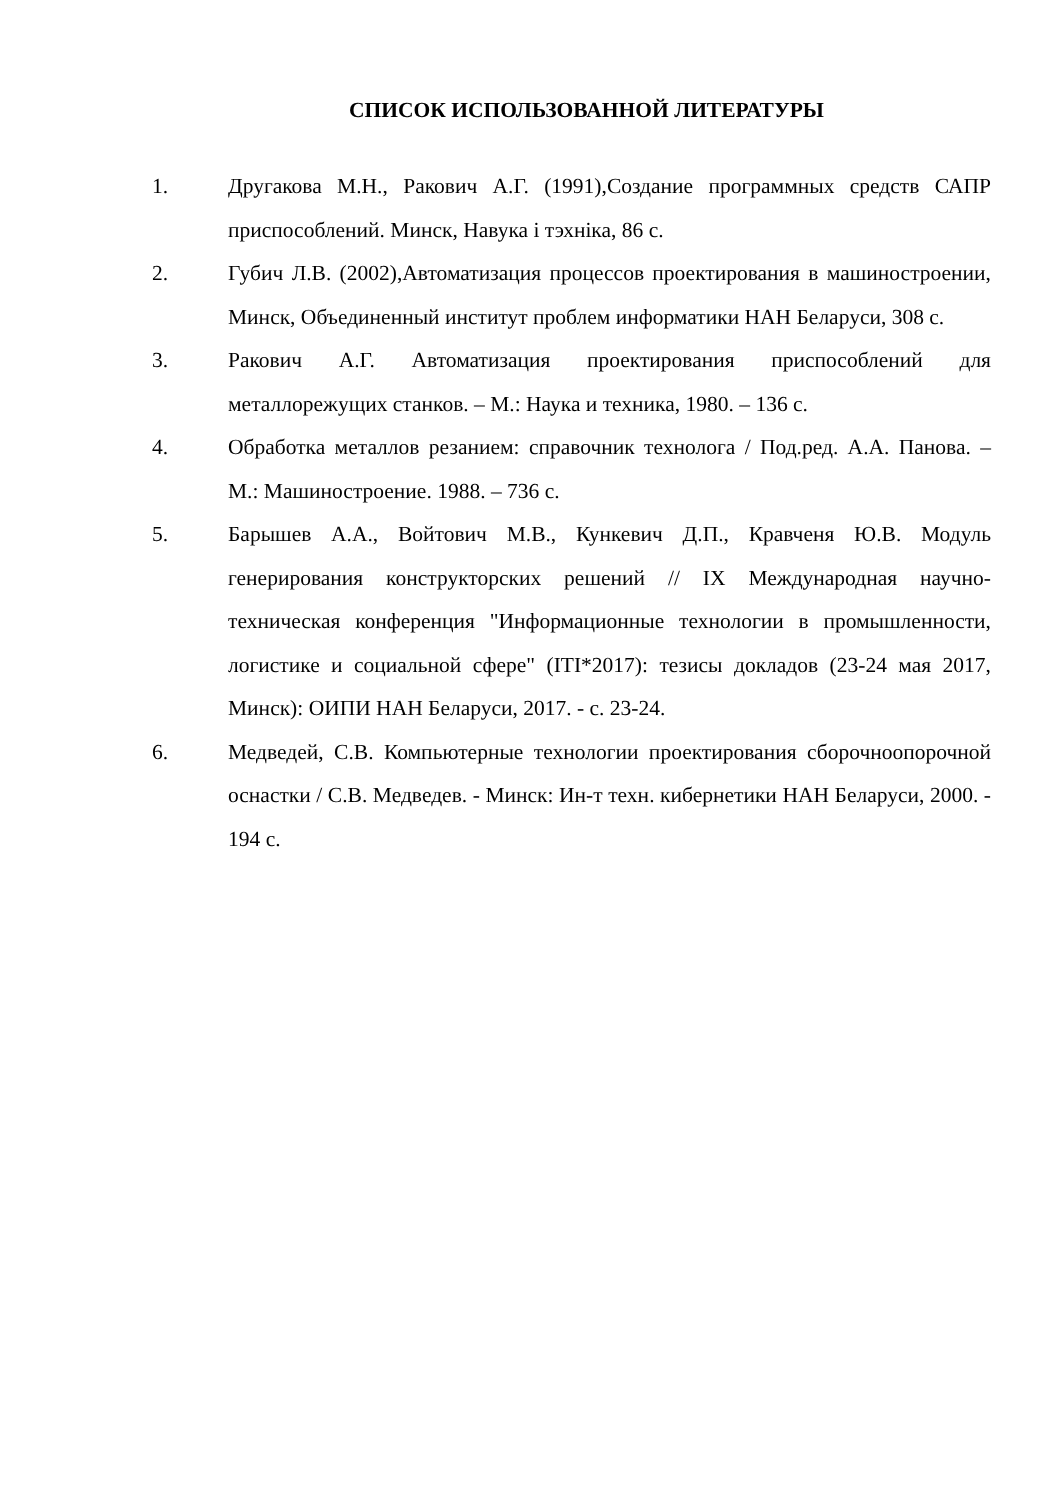СПИСОК ИСПОЛЬЗОВАННОЙ ЛИТЕРАТУРЫ
1. Другакова М.Н., Ракович А.Г. (1991),Создание программных средств САПР приспособлений. Минск, Навука і тэхніка, 86 с.
2. Губич Л.В. (2002),Автоматизация процессов проектирования в машиностроении, Минск, Объединенный институт проблем информатики НАН Беларуси, 308 с.
3. Ракович А.Г. Автоматизация проектирования приспособлений для металлорежущих станков. – М.: Наука и техника, 1980. – 136 с.
4. Обработка металлов резанием: справочник технолога / Под.ред. А.А. Панова. – М.: Машиностроение. 1988. – 736 с.
5. Барышев А.А., Войтович М.В., Кункевич Д.П., Кравченя Ю.В. Модуль генерирования конструкторских решений // IX Международная научно-техническая конференция "Информационные технологии в промышленности, логистике и социальной сфере" (ITI*2017): тезисы докладов (23-24 мая 2017, Минск): ОИПИ НАН Беларуси, 2017. - с. 23-24.
6. Медведей, С.В. Компьютерные технологии проектирования сборочноопорочной оснастки / С.В. Медведев. - Минск: Ин-т техн. кибернетики НАН Беларуси, 2000. - 194 с.